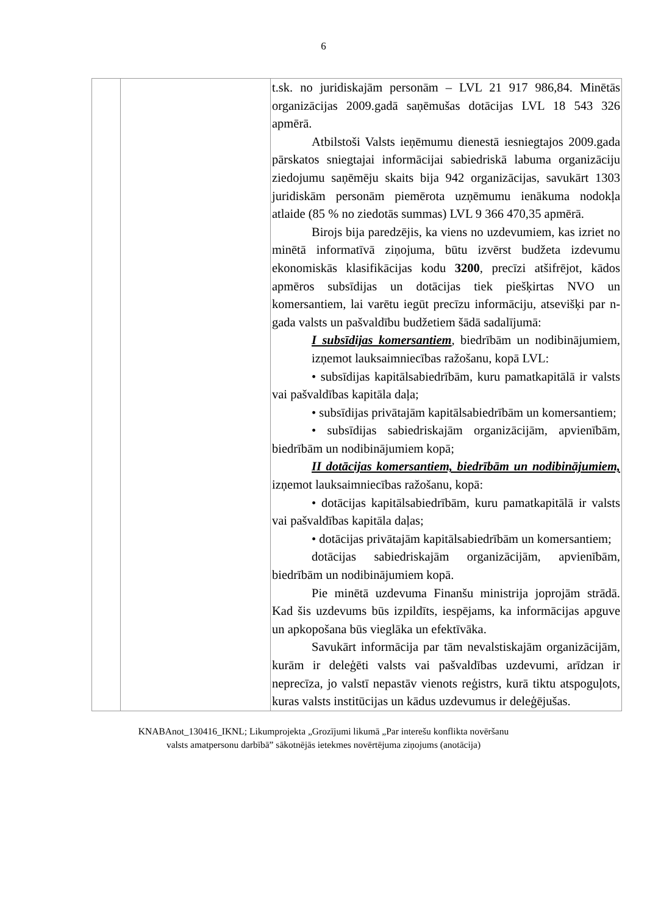6
| | | t.sk. no juridiskajām personām – LVL 21 917 986,84. Minētās organizācijas 2009.gadā saņēmušas dotācijas LVL 18 543 326 apmērā. Atbilstoši Valsts ieņēmumu dienestā iesniegtajos 2009.gada pārskatos sniegtajai informācijai sabiedriskā labuma organizāciju ziedojumu saņēmēju skaits bija 942 organizācijas, savukārt 1303 juridiskām personām piemērota uzņēmumu ienākuma nodokļa atlaide (85 % no ziedotās summas) LVL 9 366 470,35 apmērā. Birojs bija paredzējis, ka viens no uzdevumiem, kas izriet no minētā informatīvā ziņojuma, būtu izvērst budžeta izdevumu ekonomiskās klasifikācijas kodu 3200 , precīzi atšifrējot, kādos apmēros subsīdijas un dotācijas tiek piešķirtas NVO un komersantiem, lai varētu iegūt precīzu informāciju, atsevišķi par n-gada valsts un pašvaldību budžetiem šādā sadalījumā: I subsīdijas komersantiem , biedrībām un nodibinājumiem, izņemot lauksaimniecības ražošanu, kopā LVL: • subsīdijas kapitālsabiedrībām, kuru pamatkapitālā ir valsts vai pašvaldības kapitāla daļa; • subsīdijas privātajām kapitālsabiedrībām un komersantiem; • subsīdijas sabiedriskajām organizācijām, apvienībām, biedrībām un nodibinājumiem kopā; II dotācijas komersantiem, biedrībām un nodibinājumiem, izņemot lauksaimniecības ražošanu, kopā: • dotācijas kapitālsabiedrībām, kuru pamatkapitālā ir valsts vai pašvaldības kapitāla daļas; • dotācijas privātajām kapitālsabiedrībām un komersantiem; dotācijas sabiedriskajām organizācijām, apvienībām, biedrībām un nodibinājumiem kopā. Pie minētā uzdevuma Finanšu ministrija joprojām strādā. Kad šis uzdevums būs izpildīts, iespējams, ka informācijas apguve un apkopošana būs vieglāka un efektīvāka. Savukārt informācija par tām nevalstiskajām organizācijām, kurām ir deleģēti valsts vai pašvaldības uzdevumi, arīdzan ir neprecīza, jo valstī nepastāv vienots reģistrs, kurā tiktu atspoguļots, kuras valsts institūcijas un kādus uzdevumus ir deleģējušas. |
KNABAnot_130416_IKNL; Likumprojekta „Grozījumi likumā „Par interešu konflikta novēršanu
valsts amatpersonu darbībā” sākotnējās ietekmes novērtējuma ziņojums (anotācija)